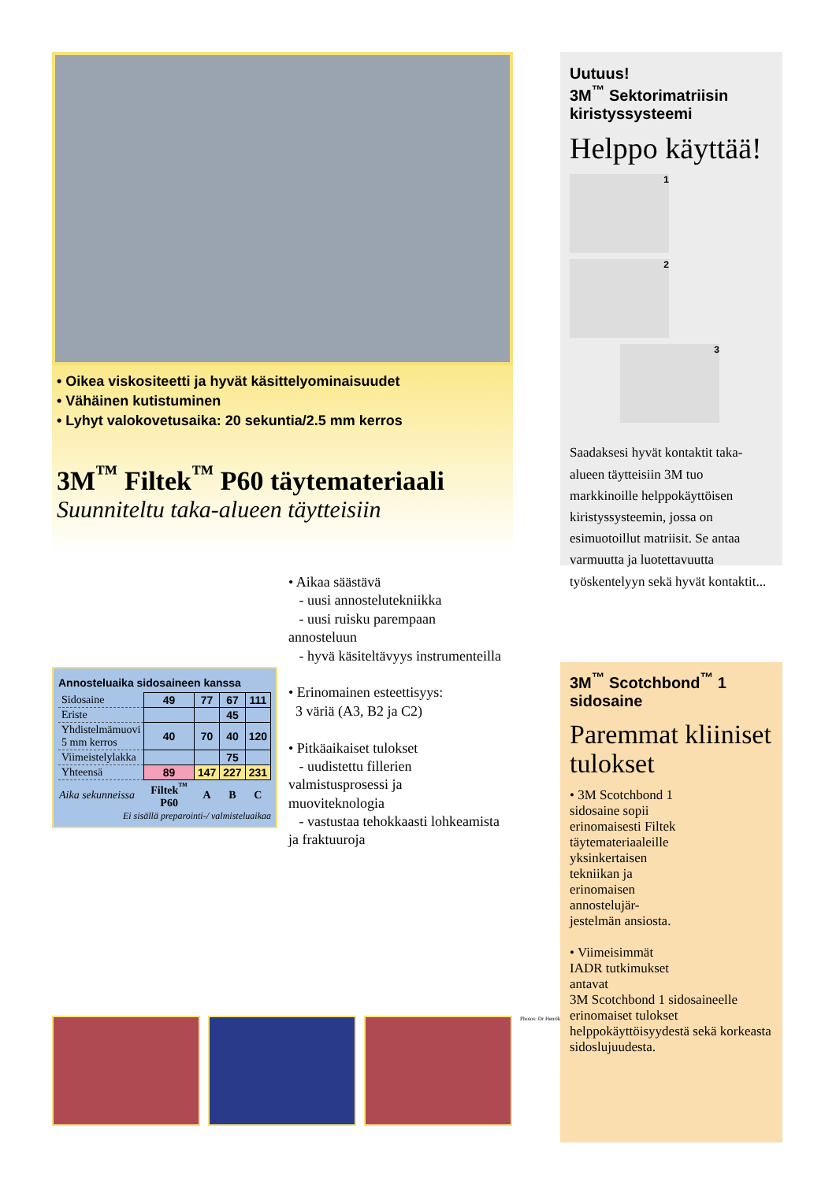• Oikea viskositeetti ja hyvät käsittelyominaisuudet
• Vähäinen kutistuminen
• Lyhyt valokovetusaika: 20 sekuntia/2.5 mm kerros
3M<sup>™</sup> Filtek<sup>™</sup> P60 täytemateriaali
Suunniteltu taka-alueen täytteisiin
• Aikaa säästävä
- uusi annostelutekniikka
- uusi ruisku parempaan annosteluun
- hyvä käsiteltävyys instrumenteilla
• Erinomainen esteettisyys:
3 väriä (A3, B2 ja C2)
• Pitkäaikaiset tulokset
- uudistettu fillerien valmistusprosessi ja muoviteknologia
- vastustaa tehokkaasti lohkeamista ja fraktuuroja
Annosteluaika sidosaineen kanssa
| Sidosaine | 49 | 77 | 67 | 111 |
| Eriste | | | 45 | |
| Yhdistelmämuovi 5 mm kerros | 40 | 70 | 40 | 120 |
| Viimeistelylakka | | | 75 | |
| Yhteensä | 89 | 147 | 227 | 231 |
| Aika sekunneissa | Filtek<sup>™</sup> P60 | A | B | C |
Ei sisällä preparointi-/ valmisteluaikaa
Photos: Dr Henrik SKJEREVN.
Uutuus!
3M<sup>™</sup> Sektorimatriisin kiristyssysteemi
Helppo käyttää!
1
2
3
Saadaksesi hyvät kontaktit taka-alueen täytteisiin 3M tuo markkinoille helppokäyttöisen kiristyssysteemin, jossa on esimuotoillut matriisit. Se antaa varmuutta ja luotettavuutta työskentelyyn sekä hyvät kontaktit...
3M<sup>™</sup> Scotchbond<sup>™</sup> 1 sidosaine
Paremmat kliiniset tulokset
• 3M Scotchbond 1 sidosaine sopii erinomaisesti Filtek täytemateriaaleille yksinkertaisen tekniikan ja erinomaisen annostelujär-jestelmän ansiosta.
• Viimeisimmät IADR tutkimukset antavat
3M Scotchbond 1 sidosaineelle erinomaiset tulokset helppokäyttöisyydestä sekä korkeasta sidoslujuudesta.